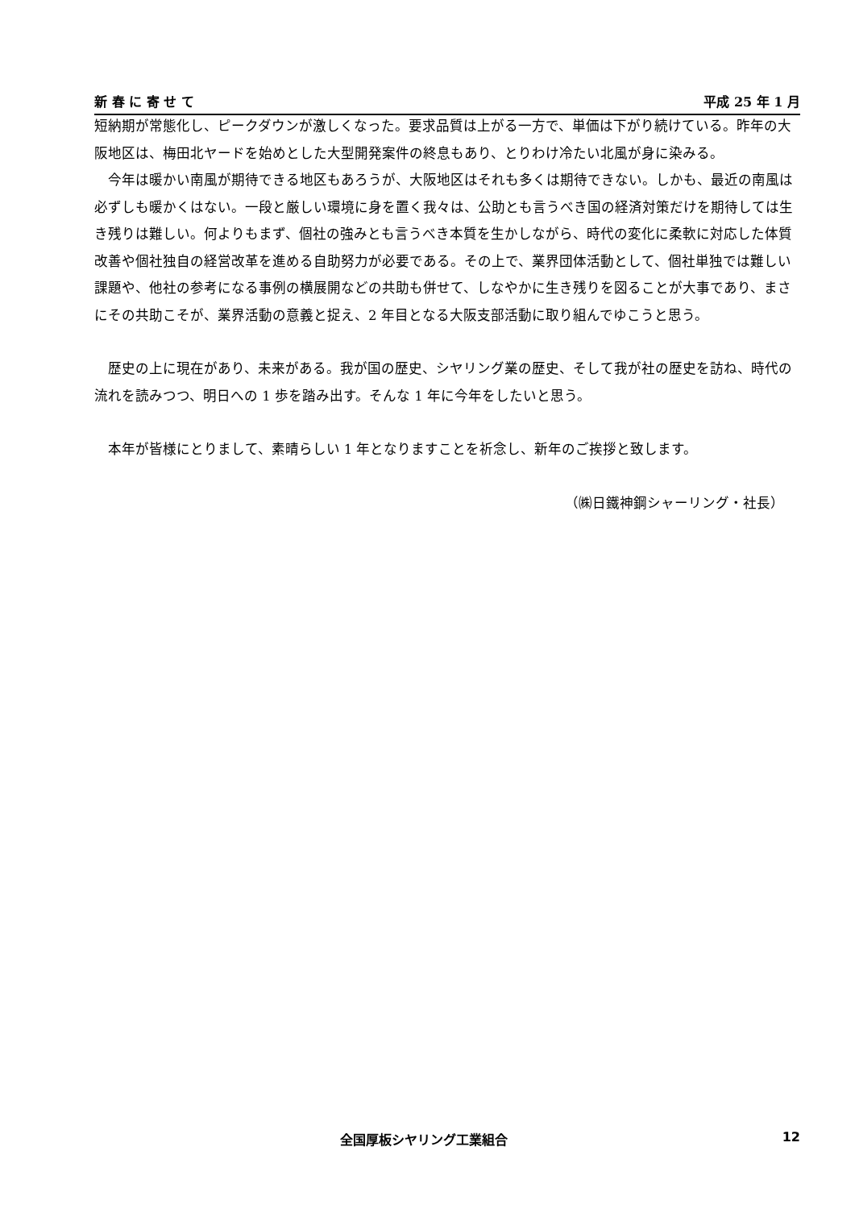新 春 に 寄 せ て 平成 25 年 1 月
短納期が常態化し、ピークダウンが激しくなった。要求品質は上がる一方で、単価は下がり続けている。昨年の大阪地区は、梅田北ヤードを始めとした大型開発案件の終息もあり、とりわけ冷たい北風が身に染みる。
今年は暖かい南風が期待できる地区もあろうが、大阪地区はそれも多くは期待できない。しかも、最近の南風は必ずしも暖かくはない。一段と厳しい環境に身を置く我々は、公助とも言うべき国の経済対策だけを期待しては生き残りは難しい。何よりもまず、個社の強みとも言うべき本質を生かしながら、時代の変化に柔軟に対応した体質改善や個社独自の経営改革を進める自助努力が必要である。その上で、業界団体活動として、個社単独では難しい課題や、他社の参考になる事例の横展開などの共助も併せて、しなやかに生き残りを図ることが大事であり、まさにその共助こそが、業界活動の意義と捉え、2 年目となる大阪支部活動に取り組んでゆこうと思う。
歴史の上に現在があり、未来がある。我が国の歴史、シヤリング業の歴史、そして我が社の歴史を訪ね、時代の流れを読みつつ、明日への 1 歩を踏み出す。そんな 1 年に今年をしたいと思う。
本年が皆様にとりまして、素晴らしい 1 年となりますことを祈念し、新年のご挨拶と致します。
（㈱日鐵神鋼シャーリング・社長）
全国厚板シヤリング工業組合 12